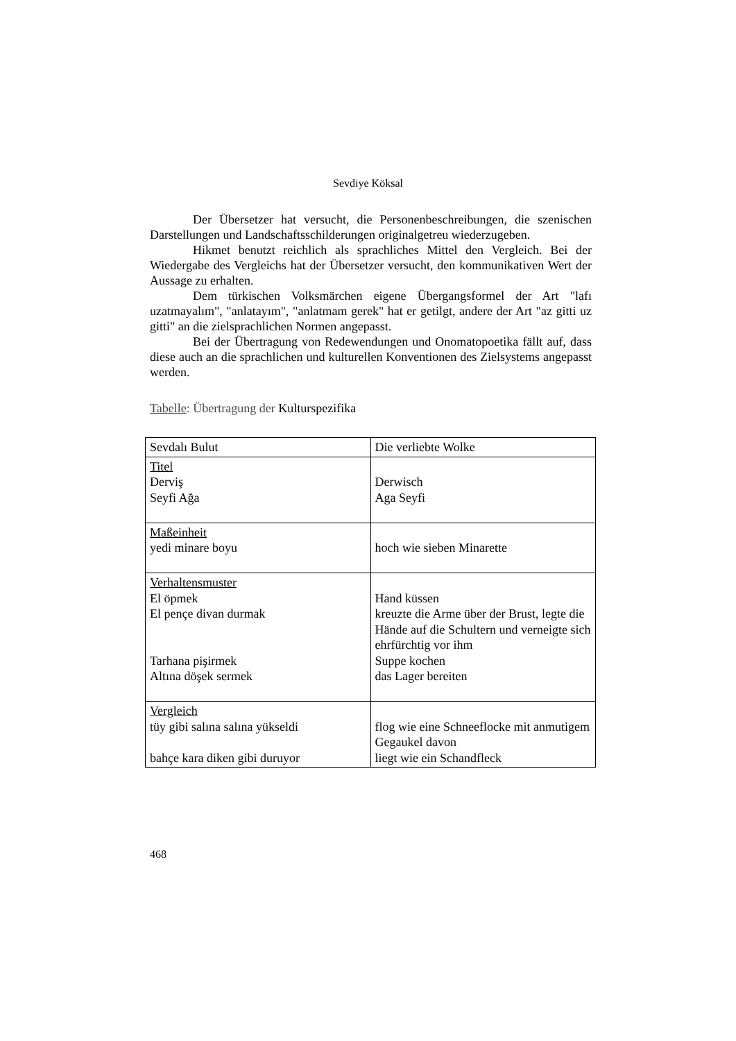Sevdiye Köksal
Der Übersetzer hat versucht, die Personenbeschreibungen, die szenischen Darstellungen und Landschaftsschilderungen originalgetreu wiederzugeben.
Hikmet benutzt reichlich als sprachliches Mittel den Vergleich. Bei der Wiedergabe des Vergleichs hat der Übersetzer versucht, den kommunikativen Wert der Aussage zu erhalten.
Dem türkischen Volksmärchen eigene Übergangsformel der Art "lafı uzatmayalım", "anlatayım", "anlatmam gerek" hat er getilgt, andere der Art "az gitti uz gitti" an die zielsprachlichen Normen angepasst.
Bei der Übertragung von Redewendungen und Onomatopoetika fällt auf, dass diese auch an die sprachlichen und kulturellen Konventionen des Zielsystems angepasst werden.
Tabelle: Übertragung der Kulturspezifika
| Sevdalı Bulut | Die verliebte Wolke |
| Titel Derviş Seyfi Ağa | Derwisch Aga Seyfi |
| Maßeinheit yedi minare boyu | hoch wie sieben Minarette |
| Verhaltensmuster El öpmek El pençe divan durmak Tarhana pişirmek Altına döşek sermek | Hand küssen kreuzte die Arme über der Brust, legte die Hände auf die Schultern und verneigte sich ehrfürchtig vor ihm Suppe kochen das Lager bereiten |
| Vergleich tüy gibi salına salına yükseldi bahçe kara diken gibi duruyor | flog wie eine Schneeflocke mit anmutigem Gegaukel davon liegt wie ein Schandfleck |
468